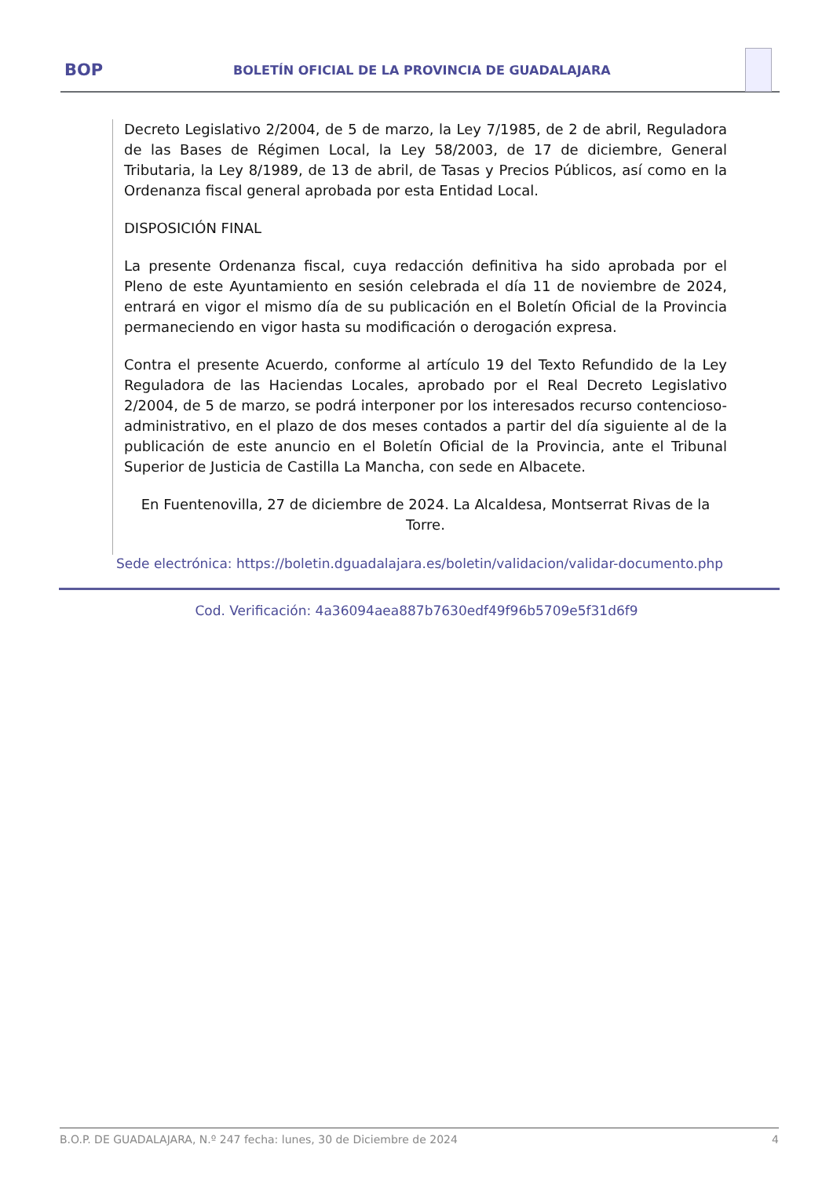BOP
BOLETÍN OFICIAL DE LA PROVINCIA DE GUADALAJARA
Decreto Legislativo 2/2004, de 5 de marzo, la Ley 7/1985, de 2 de abril, Reguladora de las Bases de Régimen Local, la Ley 58/2003, de 17 de diciembre, General Tributaria, la Ley 8/1989, de 13 de abril, de Tasas y Precios Públicos, así como en la Ordenanza fiscal general aprobada por esta Entidad Local.
DISPOSICIÓN FINAL
La presente Ordenanza fiscal, cuya redacción definitiva ha sido aprobada por el Pleno de este Ayuntamiento en sesión celebrada el día 11 de noviembre de 2024, entrará en vigor el mismo día de su publicación en el Boletín Oficial de la Provincia permaneciendo en vigor hasta su modificación o derogación expresa.
Contra el presente Acuerdo, conforme al artículo 19 del Texto Refundido de la Ley Reguladora de las Haciendas Locales, aprobado por el Real Decreto Legislativo 2/2004, de 5 de marzo, se podrá interponer por los interesados recurso contencioso-administrativo, en el plazo de dos meses contados a partir del día siguiente al de la publicación de este anuncio en el Boletín Oficial de la Provincia, ante el Tribunal Superior de Justicia de Castilla La Mancha, con sede en Albacete.
En Fuentenovilla, 27 de diciembre de 2024. La Alcaldesa, Montserrat Rivas de la Torre.
Sede electrónica: https://boletin.dguadalajara.es/boletin/validacion/validar-documento.php
Cod. Verificación: 4a36094aea887b7630edf49f96b5709e5f31d6f9
B.O.P. DE GUADALAJARA, N.º 247 fecha: lunes, 30 de Diciembre de 2024 4